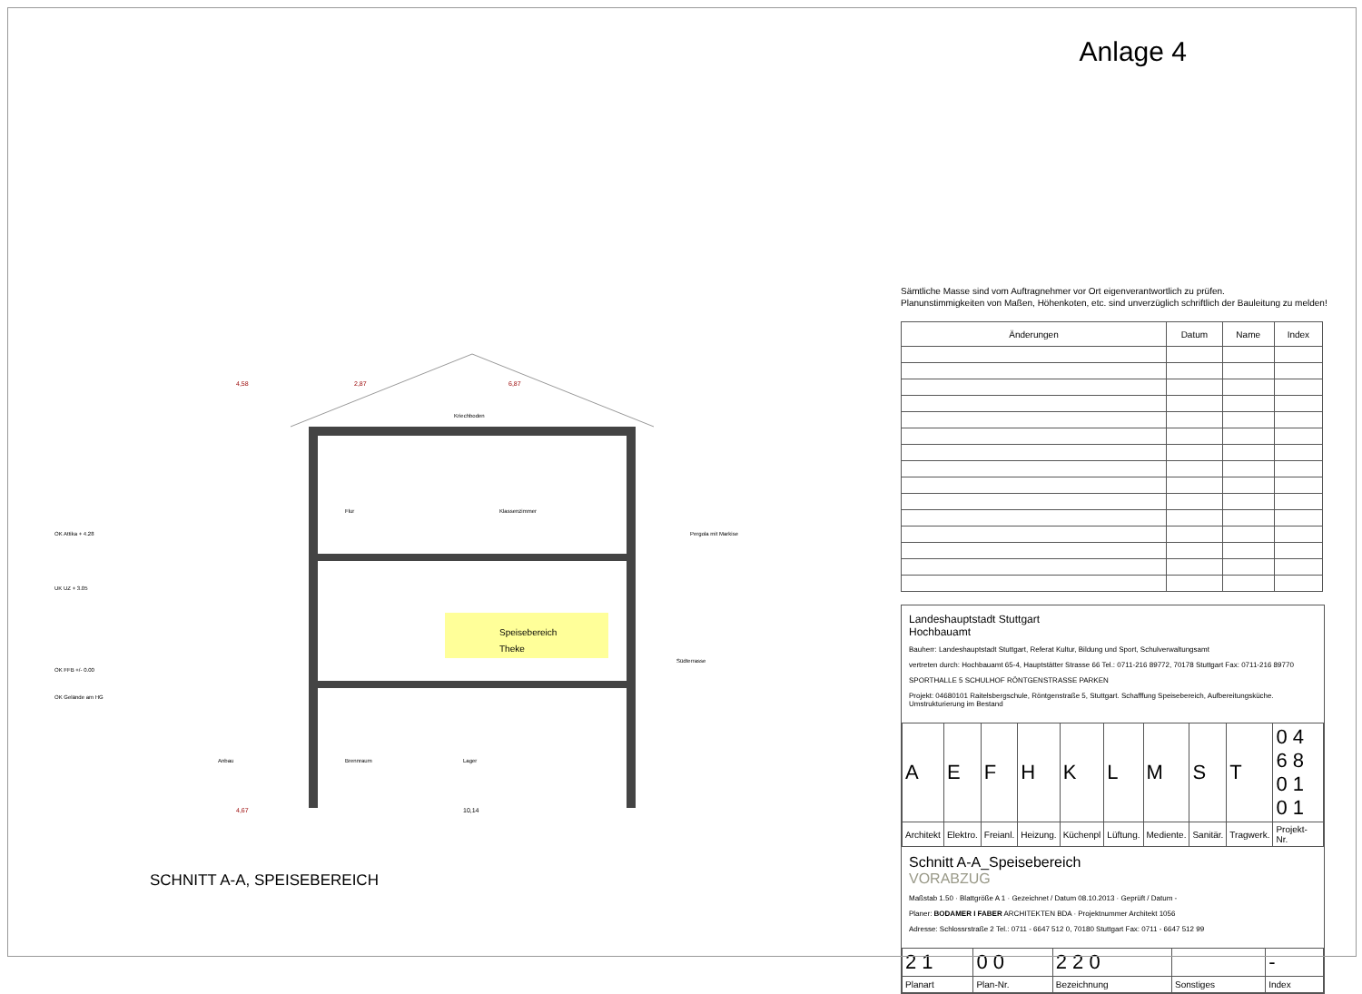Speisebereich
Theke
Kriechboden
Flur
Klassenzimmer
Brennraum
Lager
Anbau
Pergola mit Markise
Südterrasse
OK Attika + 4.28
UK UZ + 3.05
OK FFB +/- 0.00
OK Gelände am HG
4,58
2,87
6,87
4,67
10,14
SCHNITT A-A, SPEISEBEREICH
Anlage 4
Sämtliche Masse sind vom Auftragnehmer vor Ort eigenverantwortlich zu prüfen.
Planunstimmigkeiten von Maßen, Höhenkoten, etc. sind unverzüglich schriftlich der Bauleitung zu melden!
| Änderungen | Datum | Name | Index |
| --- | --- | --- | --- |
Landeshauptstadt Stuttgart
Hochbauamt
Bauherr: Landeshauptstadt Stuttgart, Referat Kultur, Bildung und Sport, Schulverwaltungsamt
vertreten durch: Hochbauamt 65-4, Hauptstätter Strasse 66 Tel.: 0711-216 89772, 70178 Stuttgart Fax: 0711-216 89770
SPORTHALLE 5 SCHULHOF RÖNTGENSTRASSE PARKEN
Projekt: 04680101 Raitelsbergschule, Röntgenstraße 5, Stuttgart. Schafffung Speisebereich, Aufbereitungsküche. Umstrukturierung im Bestand
| A | E | F | H | K | L | M | S | T | 0 4 6 8 0 1 0 1 |
| Architekt | Elektro. | Freianl. | Heizung. | Küchenpl | Lüftung. | Mediente. | Sanitär. | Tragwerk. | Projekt- Nr. |
Schnitt A-A_Speisebereich
VORABZUG
Maßstab 1.50 · Blattgröße A 1 · Gezeichnet / Datum 08.10.2013 · Geprüft / Datum -
Planer: BODAMER I FABER ARCHITEKTEN BDA · Projektnummer Architekt 1056
Adresse: Schlossrstraße 2 Tel.: 0711 - 6647 512 0, 70180 Stuttgart Fax: 0711 - 6647 512 99
| 2 1 | 0 0 | 2 2 0 | | - |
| Planart | Plan-Nr. | Bezeichnung | Sonstiges | Index |